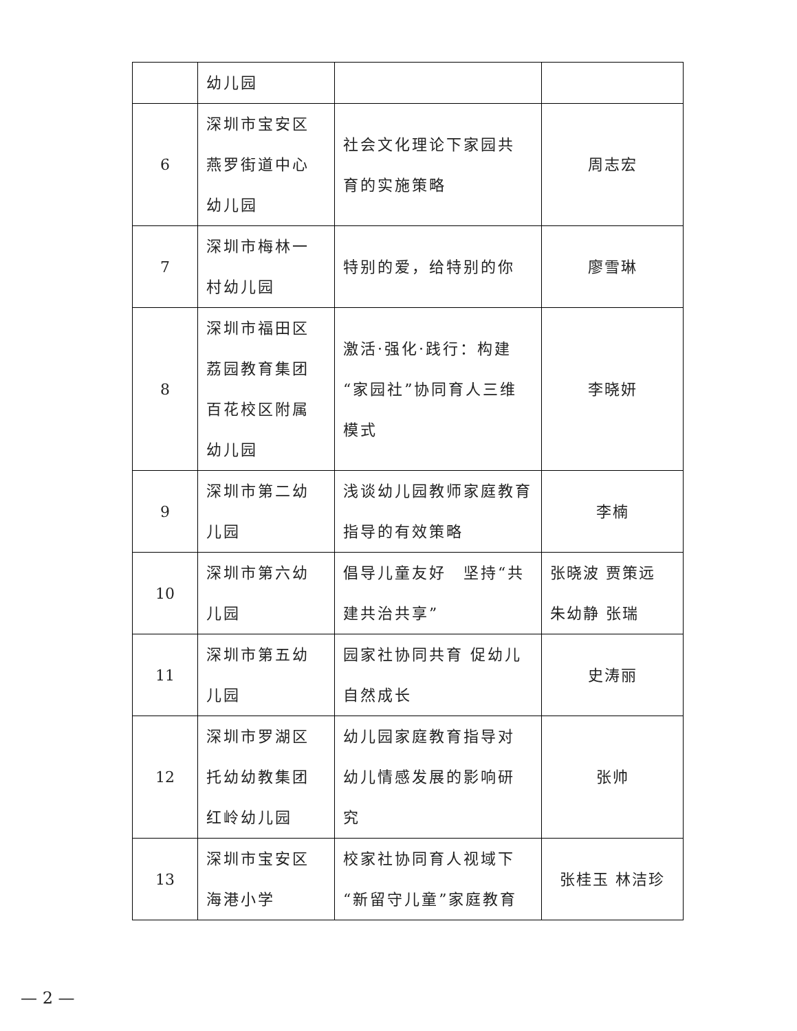| | 幼儿园 | | |
| 6 | 深圳市宝安区 燕罗街道中心 幼儿园 | 社会文化理论下家园共 育的实施策略 | 周志宏 |
| 7 | 深圳市梅林一 村幼儿园 | 特别的爱，给特别的你 | 廖雪琳 |
| 8 | 深圳市福田区 荔园教育集团 百花校区附属 幼儿园 | 激活·强化·践行：构建“家园社”协同育人三维模式 | 李晓妍 |
| 9 | 深圳市第二幼儿园 | 浅谈幼儿园教师家庭教育指导的有效策略 | 李楠 |
| 10 | 深圳市第六幼 儿园 | 倡导儿童友好 坚持“共建共治共享” | 张晓波 贾策远 朱幼静 张瑞 |
| 11 | 深圳市第五幼儿园 | 园家社协同共育 促幼儿 自然成长 | 史涛丽 |
| 12 | 深圳市罗湖区 托幼幼教集团 红岭幼儿园 | 幼儿园家庭教育指导对 幼儿情感发展的影响研 究 | 张帅 |
| 13 | 深圳市宝安区海港小学 | 校家社协同育人视域下“新留守儿童”家庭教育 | 张桂玉 林洁珍 |
— 2 —